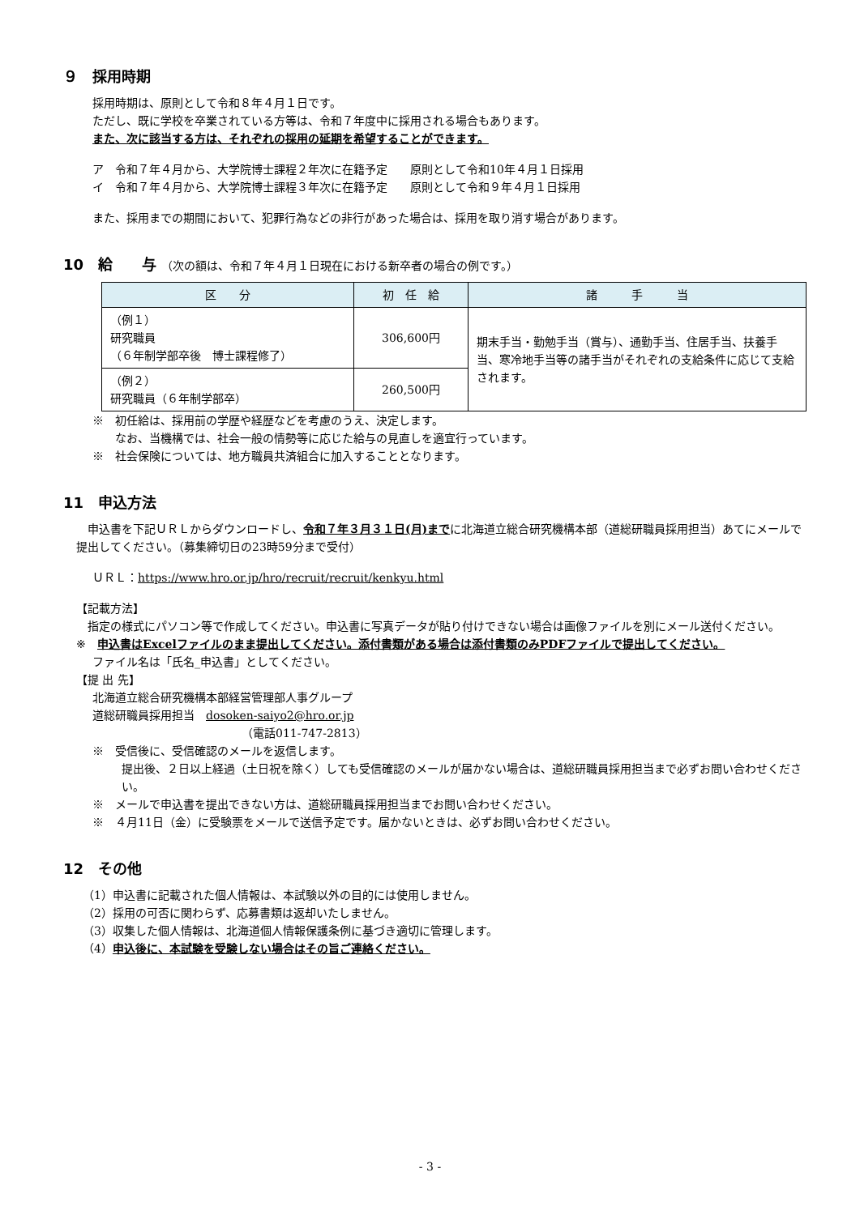９　採用時期
採用時期は、原則として令和８年４月１日です。
ただし、既に学校を卒業されている方等は、令和７年度中に採用される場合もあります。
また、次に該当する方は、それぞれの採用の延期を希望することができます。
ア　令和７年４月から、大学院博士課程２年次に在籍予定　　原則として令和10年４月１日採用
イ　令和７年４月から、大学院博士課程３年次に在籍予定　　原則として令和９年４月１日採用
また、採用までの期間において、犯罪行為などの非行があった場合は、採用を取り消す場合があります。
10　給　　与 （次の額は、令和７年４月１日現在における新卒者の場合の例です。）
| 区 分 | 初 任 給 | 諸 手 当 |
| --- | --- | --- |
| （例１） 研究職員 （６年制学部卒後 博士課程修了） | 306,600円 | 期末手当・勤勉手当（賞与）、通勤手当、住居手当、扶養手当、寒冷地手当等の諸手当がそれぞれの支給条件に応じて支給されます。 |
| （例２） 研究職員（６年制学部卒） | 260,500円 | |
※　初任給は、採用前の学歴や経歴などを考慮のうえ、決定します。
　　なお、当機構では、社会一般の情勢等に応じた給与の見直しを適宜行っています。
※　社会保険については、地方職員共済組合に加入することとなります。
11　申込方法
　申込書を下記ＵＲＬからダウンロードし、令和７年３月３１日(月)までに北海道立総合研究機構本部（道総研職員採用担当）あてにメールで提出してください。（募集締切日の23時59分まで受付）
ＵＲＬ：https://www.hro.or.jp/hro/recruit/recruit/kenkyu.html
【記載方法】
　指定の様式にパソコン等で作成してください。申込書に写真データが貼り付けできない場合は画像ファイルを別にメール送付ください。
※　申込書はExcelファイルのまま提出してください。添付書類がある場合は添付書類のみPDFファイルで提出してください。
ファイル名は「氏名_申込書」としてください。
【提 出 先】
北海道立総合研究機構本部経営管理部人事グループ
道総研職員採用担当　dosoken-saiyo2@hro.or.jp
（電話011-747-2813）
※　受信後に、受信確認のメールを返信します。
提出後、２日以上経過（土日祝を除く）しても受信確認のメールが届かない場合は、道総研職員採用担当まで必ずお問い合わせください。
※　メールで申込書を提出できない方は、道総研職員採用担当までお問い合わせください。
※　４月11日（金）に受験票をメールで送信予定です。届かないときは、必ずお問い合わせください。
12　その他
（1）申込書に記載された個人情報は、本試験以外の目的には使用しません。
（2）採用の可否に関わらず、応募書類は返却いたしません。
（3）収集した個人情報は、北海道個人情報保護条例に基づき適切に管理します。
（4）申込後に、本試験を受験しない場合はその旨ご連絡ください。
- 3 -